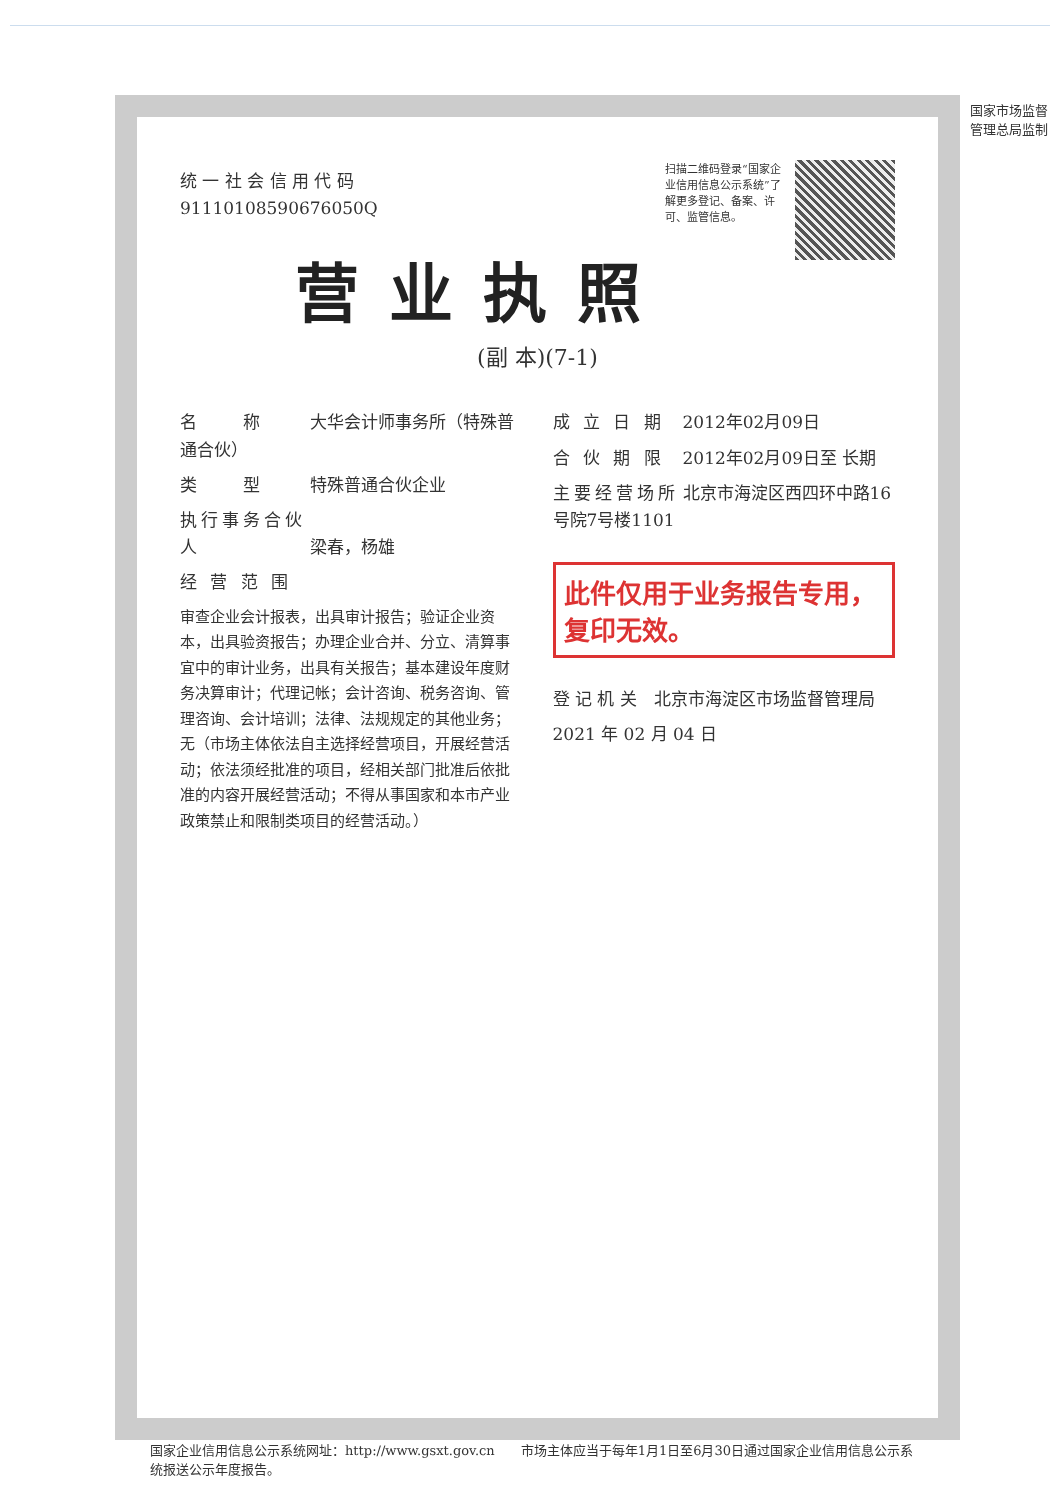国家市场监督管理总局监制
扫描二维码登录“国家企业信用信息公示系统”了解更多登记、备案、许可、监管信息。
统 一 社 会 信 用 代 码
91110108590676050Q
营业执照
(副 本)(7-1)
名　　称 大华会计师事务所（特殊普通合伙）
类　　型 特殊普通合伙企业
执行事务合伙人 梁春，杨雄
经 营 范 围
审查企业会计报表，出具审计报告；验证企业资本，出具验资报告；办理企业合并、分立、清算事宜中的审计业务，出具有关报告；基本建设年度财务决算审计；代理记帐；会计咨询、税务咨询、管理咨询、会计培训；法律、法规规定的其他业务；无（市场主体依法自主选择经营项目，开展经营活动；依法须经批准的项目，经相关部门批准后依批准的内容开展经营活动；不得从事国家和本市产业政策禁止和限制类项目的经营活动。）
成 立 日 期 2012年02月09日
合 伙 期 限 2012年02月09日至 长期
主要经营场所 北京市海淀区西四环中路16号院7号楼1101
此件仅用于业务报告专用，复印无效。
登 记 机 关　北京市海淀区市场监督管理局
2021 年 02 月 04 日
国家企业信用信息公示系统网址：http://www.gsxt.gov.cn　　市场主体应当于每年1月1日至6月30日通过国家企业信用信息公示系统报送公示年度报告。